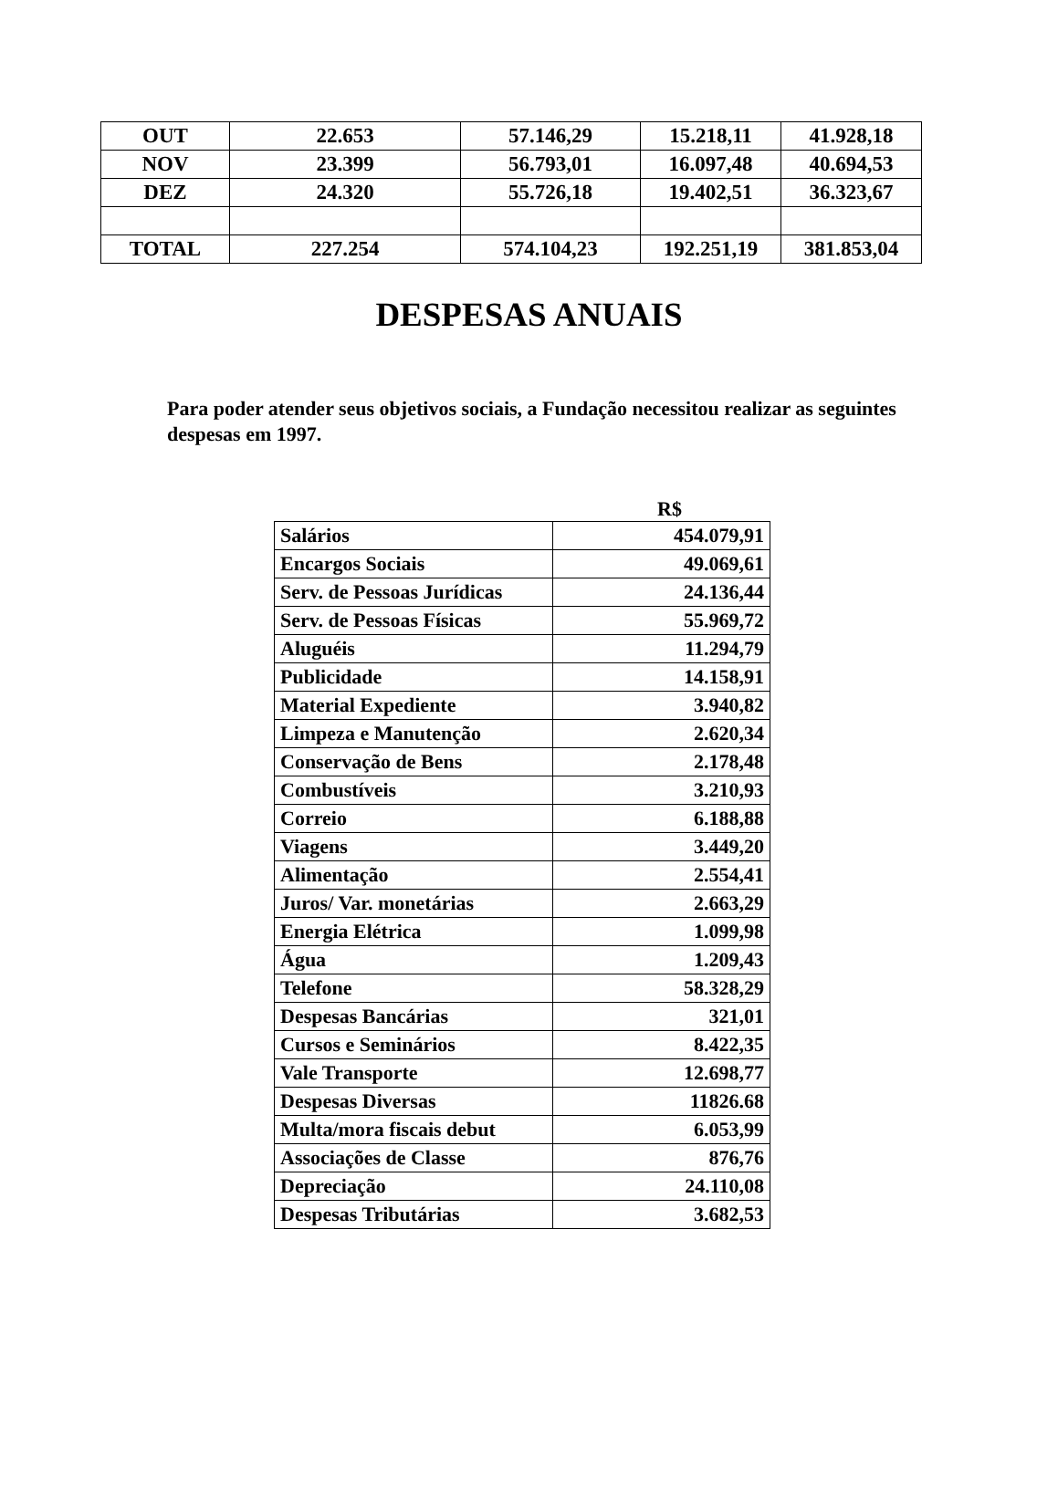| OUT | 22.653 | 57.146,29 | 15.218,11 | 41.928,18 |
| NOV | 23.399 | 56.793,01 | 16.097,48 | 40.694,53 |
| DEZ | 24.320 | 55.726,18 | 19.402,51 | 36.323,67 |
| TOTAL | 227.254 | 574.104,23 | 192.251,19 | 381.853,04 |
DESPESAS ANUAIS
Para poder atender seus objetivos sociais, a Fundação necessitou realizar as seguintes despesas em 1997.
R$
| Salários | 454.079,91 |
| Encargos Sociais | 49.069,61 |
| Serv. de Pessoas Jurídicas | 24.136,44 |
| Serv. de Pessoas Físicas | 55.969,72 |
| Aluguéis | 11.294,79 |
| Publicidade | 14.158,91 |
| Material Expediente | 3.940,82 |
| Limpeza e Manutenção | 2.620,34 |
| Conservação de Bens | 2.178,48 |
| Combustíveis | 3.210,93 |
| Correio | 6.188,88 |
| Viagens | 3.449,20 |
| Alimentação | 2.554,41 |
| Juros/ Var. monetárias | 2.663,29 |
| Energia Elétrica | 1.099,98 |
| Água | 1.209,43 |
| Telefone | 58.328,29 |
| Despesas Bancárias | 321,01 |
| Cursos e Seminários | 8.422,35 |
| Vale Transporte | 12.698,77 |
| Despesas Diversas | 11826.68 |
| Multa/mora fiscais debut | 6.053,99 |
| Associações de Classe | 876,76 |
| Depreciação | 24.110,08 |
| Despesas Tributárias | 3.682,53 |